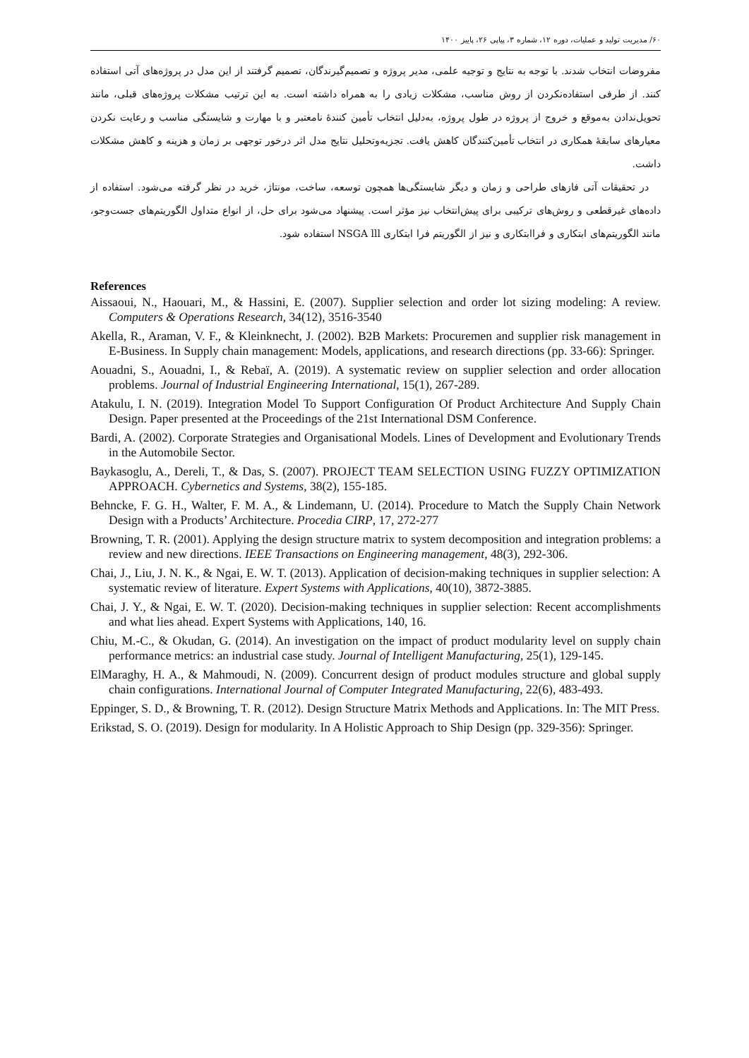۶۰/ مدیریت تولید و عملیات، دوره ۱۲، شماره ۳، پیاپی ۲۶، پاییز ۱۴۰۰
مفروضات انتخاب شدند. با توجه به نتایج و توجیه علمی، مدیر پروژه و تصمیم‌گیرندگان، تصمیم گرفتند از این مدل در پروژه‌های آتی استفاده کنند. از طرفی استفاده‌نکردن از روش مناسب، مشکلات زیادی را به همراه داشته است. به این ترتیب مشکلات پروژه‌های قبلی، مانند تحویل‌ندادن به‌موقع و خروج از پروژه در طول پروژه، به‌دلیل انتخاب تأمین کنندهٔ نامعتبر و با مهارت و شایستگی مناسب و رعایت نکردن معیارهای سابقهٔ همکاری در انتخاب تأمین‌کنندگان کاهش یافت. تجزیه‌وتحلیل نتایج مدل اثر درخور توجهی بر زمان و هزینه و کاهش مشکلات داشت.
در تحقیقات آتی فازهای طراحی و زمان و دیگر شایستگی‌ها همچون توسعه، ساخت، مونتاژ، خرید در نظر گرفته می‌شود. استفاده از داده‌های غیرقطعی و روش‌های ترکیبی برای پیش‌انتخاب نیز مؤثر است. پیشنهاد می‌شود برای حل، از انواع متداول الگوریتم‌های جست‌وجو، مانند الگوریتم‌های ابتکاری و فراابتکاری و نیز از الگوریتم فرا ابتکاری NSGA lll استفاده شود.
References
Aissaoui, N., Haouari, M., & Hassini, E. (2007). Supplier selection and order lot sizing modeling: A review. Computers & Operations Research, 34(12), 3516-3540
Akella, R., Araman, V. F., & Kleinknecht, J. (2002). B2B Markets: Procuremen and supplier risk management in E-Business. In Supply chain management: Models, applications, and research directions (pp. 33-66): Springer.
Aouadni, S., Aouadni, I., & Rebaï, A. (2019). A systematic review on supplier selection and order allocation problems. Journal of Industrial Engineering International, 15(1), 267-289.
Atakulu, I. N. (2019). Integration Model To Support Configuration Of Product Architecture And Supply Chain Design. Paper presented at the Proceedings of the 21st International DSM Conference.
Bardi, A. (2002). Corporate Strategies and Organisational Models. Lines of Development and Evolutionary Trends in the Automobile Sector.
Baykasoglu, A., Dereli, T., & Das, S. (2007). PROJECT TEAM SELECTION USING FUZZY OPTIMIZATION APPROACH. Cybernetics and Systems, 38(2), 155-185.
Behncke, F. G. H., Walter, F. M. A., & Lindemann, U. (2014). Procedure to Match the Supply Chain Network Design with a Products’ Architecture. Procedia CIRP, 17, 272-277
Browning, T. R. (2001). Applying the design structure matrix to system decomposition and integration problems: a review and new directions. IEEE Transactions on Engineering management, 48(3), 292-306.
Chai, J., Liu, J. N. K., & Ngai, E. W. T. (2013). Application of decision-making techniques in supplier selection: A systematic review of literature. Expert Systems with Applications, 40(10), 3872-3885.
Chai, J. Y., & Ngai, E. W. T. (2020). Decision-making techniques in supplier selection: Recent accomplishments and what lies ahead. Expert Systems with Applications, 140, 16.
Chiu, M.-C., & Okudan, G. (2014). An investigation on the impact of product modularity level on supply chain performance metrics: an industrial case study. Journal of Intelligent Manufacturing, 25(1), 129-145.
ElMaraghy, H. A., & Mahmoudi, N. (2009). Concurrent design of product modules structure and global supply chain configurations. International Journal of Computer Integrated Manufacturing, 22(6), 483-493.
Eppinger, S. D., & Browning, T. R. (2012). Design Structure Matrix Methods and Applications. In: The MIT Press.
Erikstad, S. O. (2019). Design for modularity. In A Holistic Approach to Ship Design (pp. 329-356): Springer.